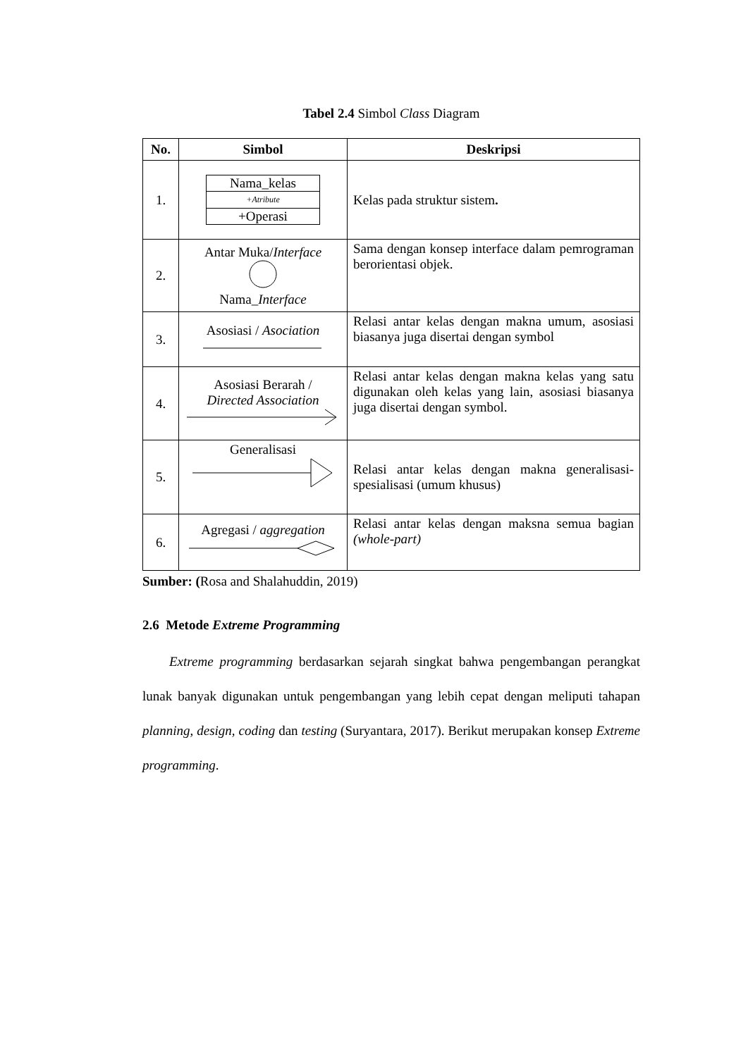Tabel 2.4 Simbol Class Diagram
| No. | Simbol | Deskripsi |
| --- | --- | --- |
| 1. | Nama_kelas +Atribute +Operasi | Kelas pada struktur sistem . |
| 2. | Antar Muka/ Interface Nama_ Interface | Sama dengan konsep interface dalam pemrograman berorientasi objek. |
| 3. | Asosiasi / Asociation | Relasi antar kelas dengan makna umum, asosiasi biasanya juga disertai dengan symbol |
| 4. | Asosiasi Berarah / Directed Association | Relasi antar kelas dengan makna kelas yang satu digunakan oleh kelas yang lain, asosiasi biasanya juga disertai dengan symbol. |
| 5. | Generalisasi | Relasi antar kelas dengan makna generalisasi-spesialisasi (umum khusus) |
| 6. | Agregasi / aggregation | Relasi antar kelas dengan maksna semua bagian (whole-part) |
Sumber: (Rosa and Shalahuddin, 2019)
2.6 Metode Extreme Programming
Extreme programming berdasarkan sejarah singkat bahwa pengembangan perangkat lunak banyak digunakan untuk pengembangan yang lebih cepat dengan meliputi tahapan planning, design, coding dan testing (Suryantara, 2017). Berikut merupakan konsep Extreme programming.